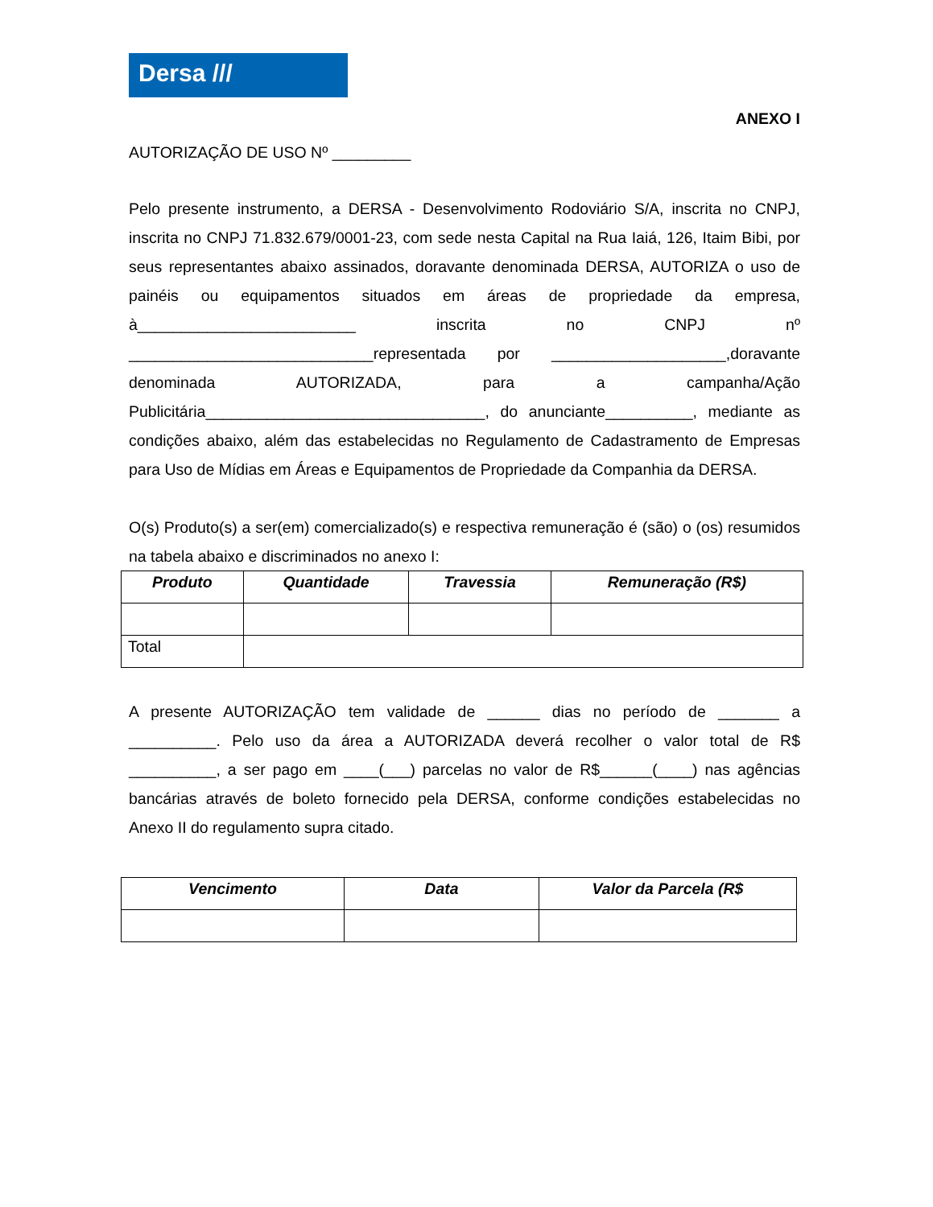Dersa ///
ANEXO I
AUTORIZAÇÃO DE USO Nº _________
Pelo presente instrumento, a DERSA - Desenvolvimento Rodoviário S/A, inscrita no CNPJ, inscrita no CNPJ 71.832.679/0001-23, com sede nesta Capital na Rua Iaiá, 126, Itaim Bibi, por seus representantes abaixo assinados, doravante denominada DERSA, AUTORIZA o uso de painéis ou equipamentos situados em áreas de propriedade da empresa, à_________________________ inscrita no CNPJ nº ____________________________representada por ____________________,doravante denominada AUTORIZADA, para a campanha/Ação Publicitária________________________________, do anunciante__________, mediante as condições abaixo, além das estabelecidas no Regulamento de Cadastramento de Empresas para Uso de Mídias em Áreas e Equipamentos de Propriedade da Companhia da DERSA.
O(s) Produto(s) a ser(em) comercializado(s) e respectiva remuneração é (são) o (os) resumidos na tabela abaixo e discriminados no anexo I:
| Produto | Quantidade | Travessia | Remuneração (R$) |
| --- | --- | --- | --- |
| Total | | | |
A presente AUTORIZAÇÃO tem validade de ______ dias no período de _______ a __________. Pelo uso da área a AUTORIZADA deverá recolher o valor total de R$ __________, a ser pago em ____(___) parcelas no valor de R$______(____) nas agências bancárias através de boleto fornecido pela DERSA, conforme condições estabelecidas no Anexo II do regulamento supra citado.
| Vencimento | Data | Valor da Parcela (R$ |
| --- | --- | --- |